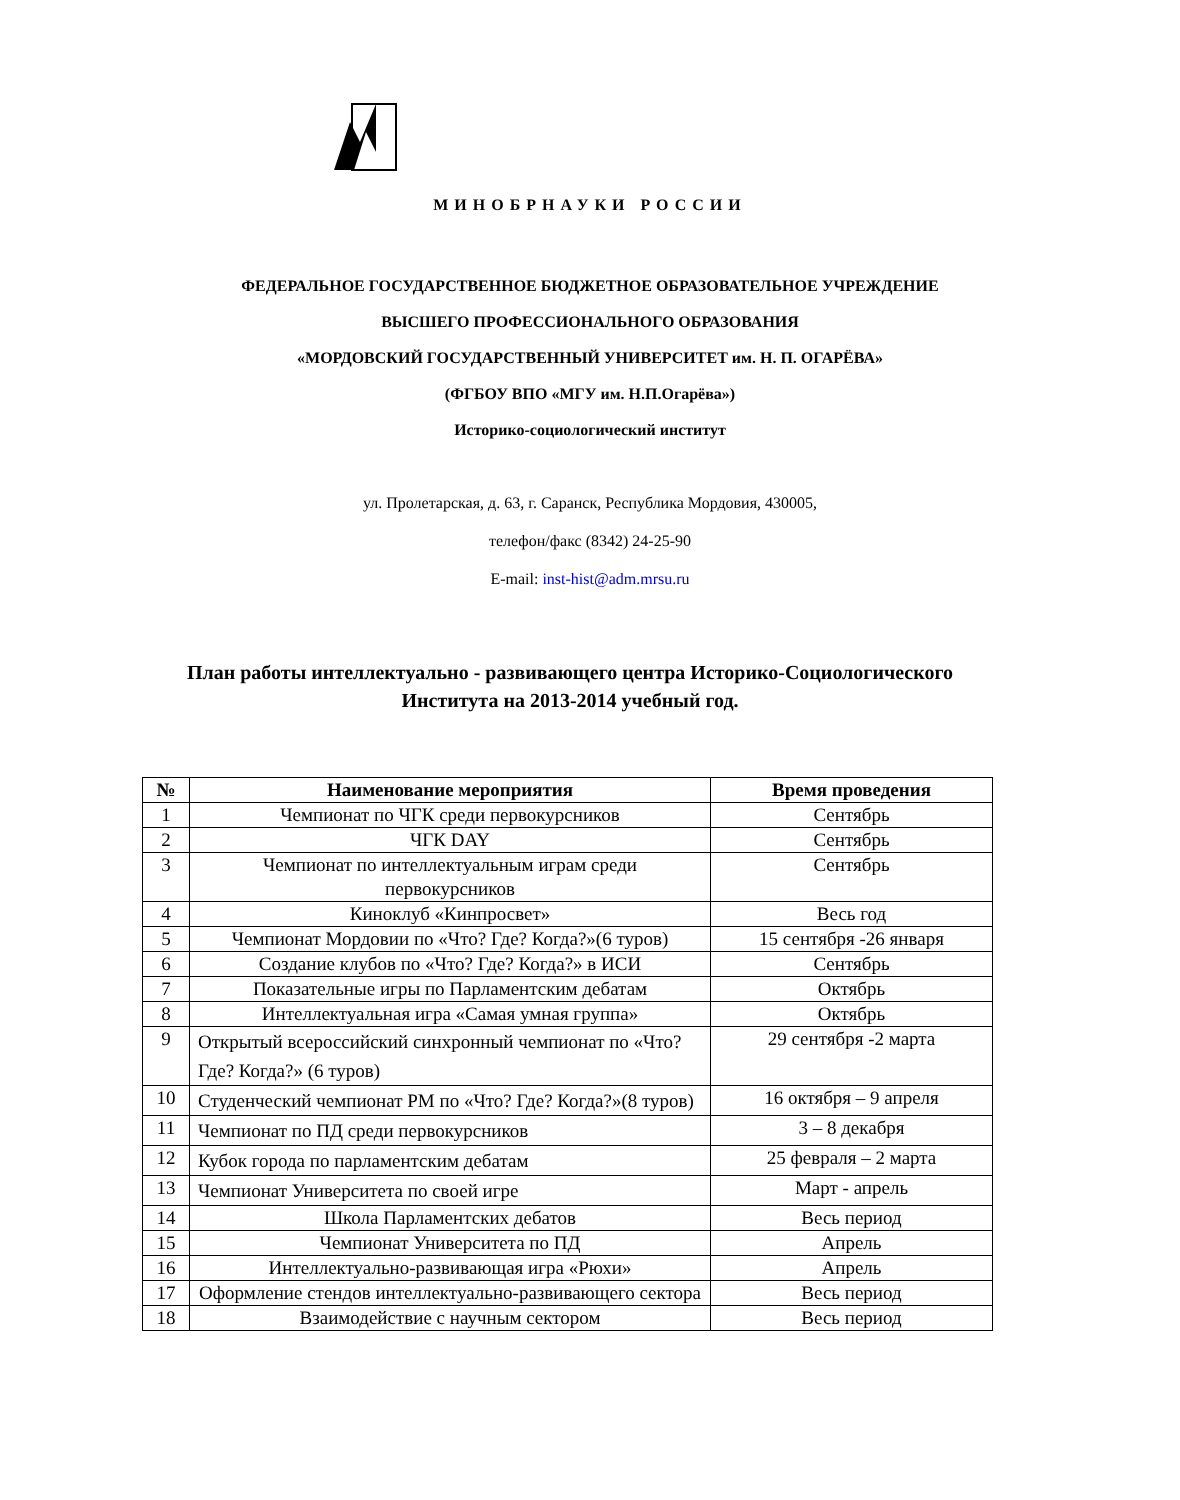МИНОБРНАУКИ РОССИИ
ФЕДЕРАЛЬНОЕ ГОСУДАРСТВЕННОЕ БЮДЖЕТНОЕ ОБРАЗОВАТЕЛЬНОЕ УЧРЕЖДЕНИЕ
ВЫСШЕГО ПРОФЕССИОНАЛЬНОГО ОБРАЗОВАНИЯ
«МОРДОВСКИЙ ГОСУДАРСТВЕННЫЙ УНИВЕРСИТЕТ им. Н. П. ОГАРЁВА»
(ФГБОУ ВПО «МГУ им. Н.П.Огарёва»)
Историко-социологический институт
ул. Пролетарская, д. 63, г. Саранск, Республика Мордовия, 430005,
телефон/факс (8342) 24-25-90
E-mail: inst-hist@adm.mrsu.ru
План работы интеллектуально - развивающего центра Историко-Социологического Института на 2013-2014 учебный год.
| № | Наименование мероприятия | Время проведения |
| --- | --- | --- |
| 1 | Чемпионат по ЧГК среди первокурсников | Сентябрь |
| 2 | ЧГК DAY | Сентябрь |
| 3 | Чемпионат по интеллектуальным играм среди первокурсников | Сентябрь |
| 4 | Киноклуб «Кинпросвет» | Весь год |
| 5 | Чемпионат Мордовии по «Что? Где? Когда?»(6 туров) | 15 сентября -26 января |
| 6 | Создание клубов по «Что? Где? Когда?» в ИСИ | Сентябрь |
| 7 | Показательные игры по Парламентским дебатам | Октябрь |
| 8 | Интеллектуальная игра «Самая умная группа» | Октябрь |
| 9 | Открытый всероссийский синхронный чемпионат по «Что? Где? Когда?» (6 туров) | 29 сентября -2 марта |
| 10 | Студенческий чемпионат РМ по «Что? Где? Когда?»(8 туров) | 16 октября – 9 апреля |
| 11 | Чемпионат по ПД среди первокурсников | 3 – 8 декабря |
| 12 | Кубок города по парламентским дебатам | 25 февраля – 2 марта |
| 13 | Чемпионат Университета по своей игре | Март - апрель |
| 14 | Школа Парламентских дебатов | Весь период |
| 15 | Чемпионат Университета по ПД | Апрель |
| 16 | Интеллектуально-развивающая игра «Рюхи» | Апрель |
| 17 | Оформление стендов интеллектуально-развивающего сектора | Весь период |
| 18 | Взаимодействие с научным сектором | Весь период |